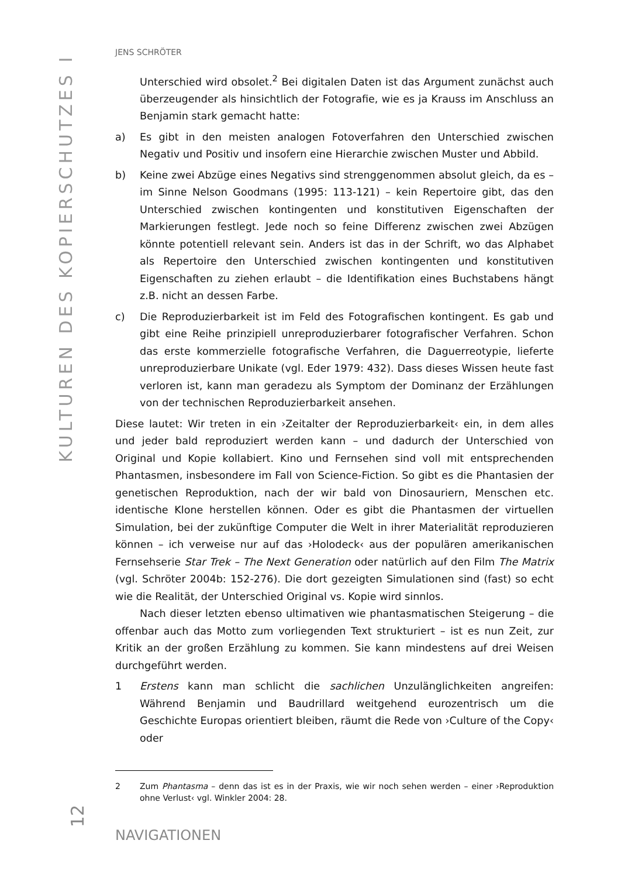KULTUREN DES KOPIERSCHUTZES I
JENS SCHRÖTER
Unterschied wird obsolet.<sup>2</sup> Bei digitalen Daten ist das Argument zunächst auch überzeugender als hinsichtlich der Fotografie, wie es ja Krauss im Anschluss an Benjamin stark gemacht hatte:
a) Es gibt in den meisten analogen Fotoverfahren den Unterschied zwischen Negativ und Positiv und insofern eine Hierarchie zwischen Muster und Abbild.
b) Keine zwei Abzüge eines Negativs sind strenggenommen absolut gleich, da es – im Sinne Nelson Goodmans (1995: 113-121) – kein Repertoire gibt, das den Unterschied zwischen kontingenten und konstitutiven Eigenschaften der Markierungen festlegt. Jede noch so feine Differenz zwischen zwei Abzügen könnte potentiell relevant sein. Anders ist das in der Schrift, wo das Alphabet als Repertoire den Unterschied zwischen kontingenten und konstitutiven Eigenschaften zu ziehen erlaubt – die Identifikation eines Buchstabens hängt z.B. nicht an dessen Farbe.
c) Die Reproduzierbarkeit ist im Feld des Fotografischen kontingent. Es gab und gibt eine Reihe prinzipiell unreproduzierbarer fotografischer Verfahren. Schon das erste kommerzielle fotografische Verfahren, die Daguerreotypie, lieferte unreproduzierbare Unikate (vgl. Eder 1979: 432). Dass dieses Wissen heute fast verloren ist, kann man geradezu als Symptom der Dominanz der Erzählungen von der technischen Reproduzierbarkeit ansehen.
Diese lautet: Wir treten in ein ›Zeitalter der Reproduzierbarkeit‹ ein, in dem alles und jeder bald reproduziert werden kann – und dadurch der Unterschied von Original und Kopie kollabiert. Kino und Fernsehen sind voll mit entsprechenden Phantasmen, insbesondere im Fall von Science-Fiction. So gibt es die Phantasien der genetischen Reproduktion, nach der wir bald von Dinosauriern, Menschen etc. identische Klone herstellen können. Oder es gibt die Phantasmen der virtuellen Simulation, bei der zukünftige Computer die Welt in ihrer Materialität reproduzieren können – ich verweise nur auf das ›Holodeck‹ aus der populären amerikanischen Fernsehserie Star Trek – The Next Generation oder natürlich auf den Film The Matrix (vgl. Schröter 2004b: 152-276). Die dort gezeigten Simulationen sind (fast) so echt wie die Realität, der Unterschied Original vs. Kopie wird sinnlos.
Nach dieser letzten ebenso ultimativen wie phantasmatischen Steigerung – die offenbar auch das Motto zum vorliegenden Text strukturiert – ist es nun Zeit, zur Kritik an der großen Erzählung zu kommen. Sie kann mindestens auf drei Weisen durchgeführt werden.
1 Erstens kann man schlicht die sachlichen Unzulänglichkeiten angreifen: Während Benjamin und Baudrillard weitgehend eurozentrisch um die Geschichte Europas orientiert bleiben, räumt die Rede von ›Culture of the Copy‹ oder
2 Zum Phantasma – denn das ist es in der Praxis, wie wir noch sehen werden – einer ›Reproduktion ohne Verlust‹ vgl. Winkler 2004: 28.
NAVIGATIONEN
12